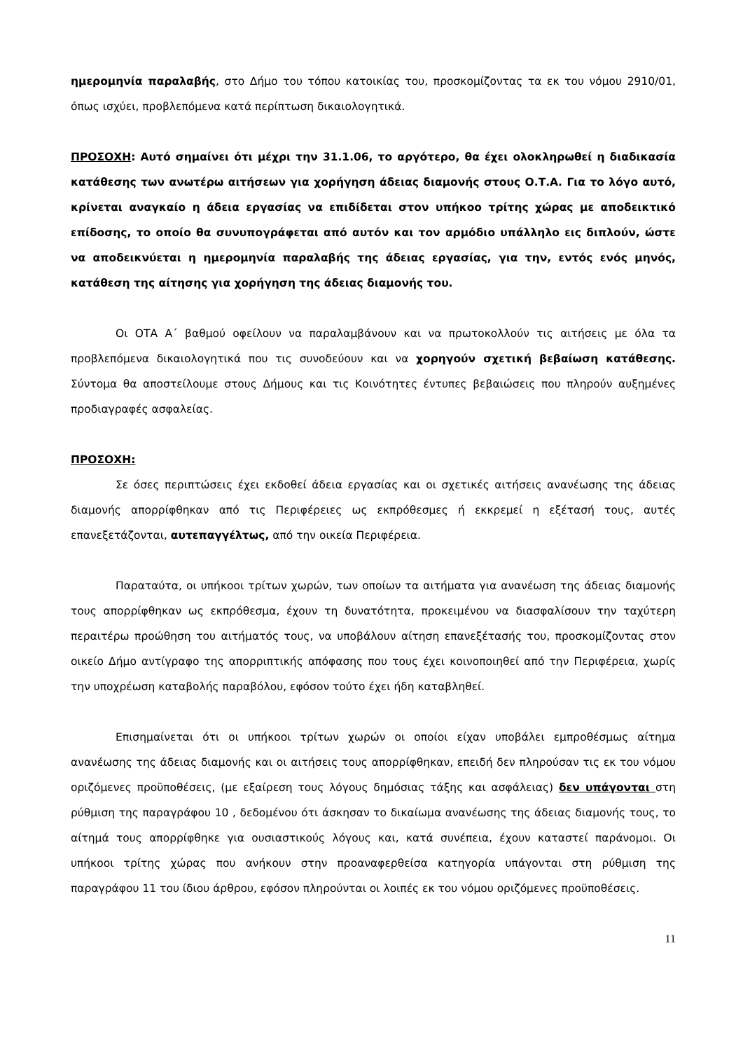ημερομηνία παραλαβής, στο Δήμο του τόπου κατοικίας του, προσκομίζοντας τα εκ του νόμου 2910/01, όπως ισχύει, προβλεπόμενα κατά περίπτωση δικαιολογητικά.
ΠΡΟΣΟΧΗ: Αυτό σημαίνει ότι μέχρι την 31.1.06, το αργότερο, θα έχει ολοκληρωθεί η διαδικασία κατάθεσης των ανωτέρω αιτήσεων για χορήγηση άδειας διαμονής στους Ο.Τ.Α. Για το λόγο αυτό, κρίνεται αναγκαίο η άδεια εργασίας να επιδίδεται στον υπήκοο τρίτης χώρας με αποδεικτικό επίδοσης, το οποίο θα συνυπογράφεται από αυτόν και τον αρμόδιο υπάλληλο εις διπλούν, ώστε να αποδεικνύεται η ημερομηνία παραλαβής της άδειας εργασίας, για την, εντός ενός μηνός, κατάθεση της αίτησης για χορήγηση της άδειας διαμονής του.
Οι ΟΤΑ Α΄ βαθμού οφείλουν να παραλαμβάνουν και να πρωτοκολλούν τις αιτήσεις με όλα τα προβλεπόμενα δικαιολογητικά που τις συνοδεύουν και να χορηγούν σχετική βεβαίωση κατάθεσης. Σύντομα θα αποστείλουμε στους Δήμους και τις Κοινότητες έντυπες βεβαιώσεις που πληρούν αυξημένες προδιαγραφές ασφαλείας.
ΠΡΟΣΟΧΗ:
Σε όσες περιπτώσεις έχει εκδοθεί άδεια εργασίας και οι σχετικές αιτήσεις ανανέωσης της άδειας διαμονής απορρίφθηκαν από τις Περιφέρειες ως εκπρόθεσμες ή εκκρεμεί η εξέτασή τους, αυτές επανεξετάζονται, αυτεπαγγέλτως, από την οικεία Περιφέρεια.
Παραταύτα, οι υπήκοοι τρίτων χωρών, των οποίων τα αιτήματα για ανανέωση της άδειας διαμονής τους απορρίφθηκαν ως εκπρόθεσμα, έχουν τη δυνατότητα, προκειμένου να διασφαλίσουν την ταχύτερη περαιτέρω προώθηση του αιτήματός τους, να υποβάλουν αίτηση επανεξέτασής του, προσκομίζοντας στον οικείο Δήμο αντίγραφο της απορριπτικής απόφασης που τους έχει κοινοποιηθεί από την Περιφέρεια, χωρίς την υποχρέωση καταβολής παραβόλου, εφόσον τούτο έχει ήδη καταβληθεί.
Επισημαίνεται ότι οι υπήκοοι τρίτων χωρών οι οποίοι είχαν υποβάλει εμπροθέσμως αίτημα ανανέωσης της άδειας διαμονής και οι αιτήσεις τους απορρίφθηκαν, επειδή δεν πληρούσαν τις εκ του νόμου οριζόμενες προϋποθέσεις, (με εξαίρεση τους λόγους δημόσιας τάξης και ασφάλειας) δεν υπάγονται στη ρύθμιση της παραγράφου 10 , δεδομένου ότι άσκησαν το δικαίωμα ανανέωσης της άδειας διαμονής τους, το αίτημά τους απορρίφθηκε για ουσιαστικούς λόγους και, κατά συνέπεια, έχουν καταστεί παράνομοι. Οι υπήκοοι τρίτης χώρας που ανήκουν στην προαναφερθείσα κατηγορία υπάγονται στη ρύθμιση της παραγράφου 11 του ίδιου άρθρου, εφόσον πληρούνται οι λοιπές εκ του νόμου οριζόμενες προϋποθέσεις.
11